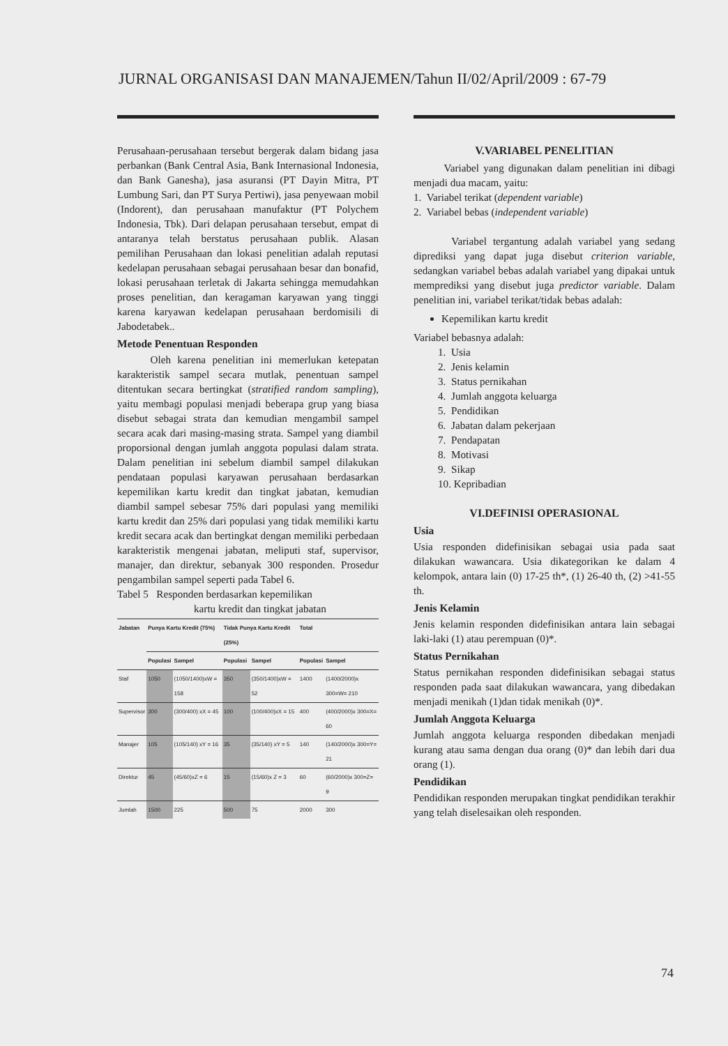JURNAL ORGANISASI DAN MANAJEMEN/Tahun II/02/April/2009 : 67-79
Perusahaan-perusahaan tersebut bergerak dalam bidang jasa perbankan (Bank Central Asia, Bank Internasional Indonesia, dan Bank Ganesha), jasa asuransi (PT Dayin Mitra, PT Lumbung Sari, dan PT Surya Pertiwi), jasa penyewaan mobil (Indorent), dan perusahaan manufaktur (PT Polychem Indonesia, Tbk). Dari delapan perusahaan tersebut, empat di antaranya telah berstatus perusahaan publik. Alasan pemilihan Perusahaan dan lokasi penelitian adalah reputasi kedelapan perusahaan sebagai perusahaan besar dan bonafid, lokasi perusahaan terletak di Jakarta sehingga memudahkan proses penelitian, dan keragaman karyawan yang tinggi karena karyawan kedelapan perusahaan berdomisili di Jabodetabek..
Metode Penentuan Responden
Oleh karena penelitian ini memerlukan ketepatan karakteristik sampel secara mutlak, penentuan sampel ditentukan secara bertingkat (stratified random sampling), yaitu membagi populasi menjadi beberapa grup yang biasa disebut sebagai strata dan kemudian mengambil sampel secara acak dari masing-masing strata. Sampel yang diambil proporsional dengan jumlah anggota populasi dalam strata. Dalam penelitian ini sebelum diambil sampel dilakukan pendataan populasi karyawan perusahaan berdasarkan kepemilikan kartu kredit dan tingkat jabatan, kemudian diambil sampel sebesar 75% dari populasi yang memiliki kartu kredit dan 25% dari populasi yang tidak memiliki kartu kredit secara acak dan bertingkat dengan memiliki perbedaan karakteristik mengenai jabatan, meliputi staf, supervisor, manajer, dan direktur, sebanyak 300 responden. Prosedur pengambilan sampel seperti pada Tabel 6.
Tabel 5 Responden berdasarkan kepemilikan
kartu kredit dan tingkat jabatan
| Jabatan | Punya Kartu Kredit (75%) | | Tidak Punya Kartu Kredit (25%) | | Total | |
| --- | --- | --- | --- | --- | --- | --- |
| | Populasi | Sampel | Populasi | Sampel | Populasi | Sampel |
| Staf | 1050 | (1050/1400)xW = 158 | 350 | (350/1400)xW = 52 | 1400 | (1400/2000)x 300=W= 210 |
| Supervisor | 300 | (300/400) xX = 45 | 100 | (100/400)xX = 15 | 400 | (400/2000)x 300=X= 60 |
| Manajer | 105 | (105/140) xY = 16 | 35 | (35/140) xY = 5 | 140 | (140/2000)x 300=Y= 21 |
| Direktur | 45 | (45/60)xZ = 6 | 15 | (15/60)x Z = 3 | 60 | (60/2000)x 300=Z= 9 |
| Jumlah | 1500 | 225 | 500 | 75 | 2000 | 300 |
V.VARIABEL PENELITIAN
Variabel yang digunakan dalam penelitian ini dibagi menjadi dua macam, yaitu:
1. Variabel terikat (dependent variable)
2. Variabel bebas (independent variable)
Variabel tergantung adalah variabel yang sedang diprediksi yang dapat juga disebut criterion variable, sedangkan variabel bebas adalah variabel yang dipakai untuk memprediksi yang disebut juga predictor variable. Dalam penelitian ini, variabel terikat/tidak bebas adalah:
Kepemilikan kartu kredit
Variabel bebasnya adalah:
1. Usia
2. Jenis kelamin
3. Status pernikahan
4. Jumlah anggota keluarga
5. Pendidikan
6. Jabatan dalam pekerjaan
7. Pendapatan
8. Motivasi
9. Sikap
10. Kepribadian
VI.DEFINISI OPERASIONAL
Usia
Usia responden didefinisikan sebagai usia pada saat dilakukan wawancara. Usia dikategorikan ke dalam 4 kelompok, antara lain (0) 17-25 th*, (1) 26-40 th, (2) >41-55 th.
Jenis Kelamin
Jenis kelamin responden didefinisikan antara lain sebagai laki-laki (1) atau perempuan (0)*.
Status Pernikahan
Status pernikahan responden didefinisikan sebagai status responden pada saat dilakukan wawancara, yang dibedakan menjadi menikah (1)dan tidak menikah (0)*.
Jumlah Anggota Keluarga
Jumlah anggota keluarga responden dibedakan menjadi kurang atau sama dengan dua orang (0)* dan lebih dari dua orang (1).
Pendidikan
Pendidikan responden merupakan tingkat pendidikan terakhir yang telah diselesaikan oleh responden.
74